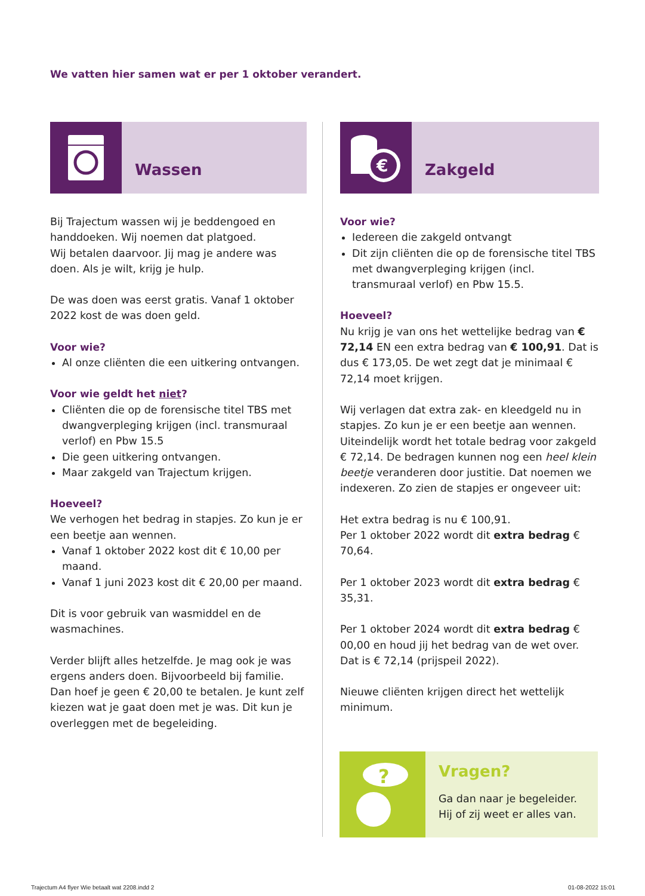We vatten hier samen wat er per 1 oktober verandert.
Wassen
Bij Trajectum wassen wij je beddengoed en handdoeken. Wij noemen dat platgoed.
Wij betalen daarvoor. Jij mag je andere was doen. Als je wilt, krijg je hulp.
De was doen was eerst gratis. Vanaf 1 oktober 2022 kost de was doen geld.
Voor wie?
Al onze cliënten die een uitkering ontvangen.
Voor wie geldt het niet?
Cliënten die op de forensische titel TBS met dwangverpleging krijgen (incl. transmuraal verlof) en Pbw 15.5
Die geen uitkering ontvangen.
Maar zakgeld van Trajectum krijgen.
Hoeveel?
We verhogen het bedrag in stapjes. Zo kun je er een beetje aan wennen.
Vanaf 1 oktober 2022 kost dit € 10,00 per maand.
Vanaf 1 juni 2023 kost dit € 20,00 per maand.
Dit is voor gebruik van wasmiddel en de wasmachines.
Verder blijft alles hetzelfde. Je mag ook je was ergens anders doen. Bijvoorbeeld bij familie. Dan hoef je geen € 20,00 te betalen. Je kunt zelf kiezen wat je gaat doen met je was. Dit kun je overleggen met de begeleiding.
€
Zakgeld
Voor wie?
Iedereen die zakgeld ontvangt
Dit zijn cliënten die op de forensische titel TBS met dwangverpleging krijgen (incl. transmuraal verlof) en Pbw 15.5.
Hoeveel?
Nu krijg je van ons het wettelijke bedrag van € 72,14 EN een extra bedrag van € 100,91. Dat is dus € 173,05. De wet zegt dat je minimaal € 72,14 moet krijgen.
Wij verlagen dat extra zak- en kleedgeld nu in stapjes. Zo kun je er een beetje aan wennen. Uiteindelijk wordt het totale bedrag voor zakgeld € 72,14. De bedragen kunnen nog een heel klein beetje veranderen door justitie. Dat noemen we indexeren. Zo zien de stapjes er ongeveer uit:
Het extra bedrag is nu € 100,91.
Per 1 oktober 2022 wordt dit extra bedrag € 70,64.
Per 1 oktober 2023 wordt dit extra bedrag € 35,31.
Per 1 oktober 2024 wordt dit extra bedrag € 00,00 en houd jij het bedrag van de wet over. Dat is € 72,14 (prijspeil 2022).
Nieuwe cliënten krijgen direct het wettelijk minimum.
?
Vragen?
Ga dan naar je begeleider.
Hij of zij weet er alles van.
Trajectum A4 flyer Wie betaalt wat 2208.indd 2
01-08-2022 15:01